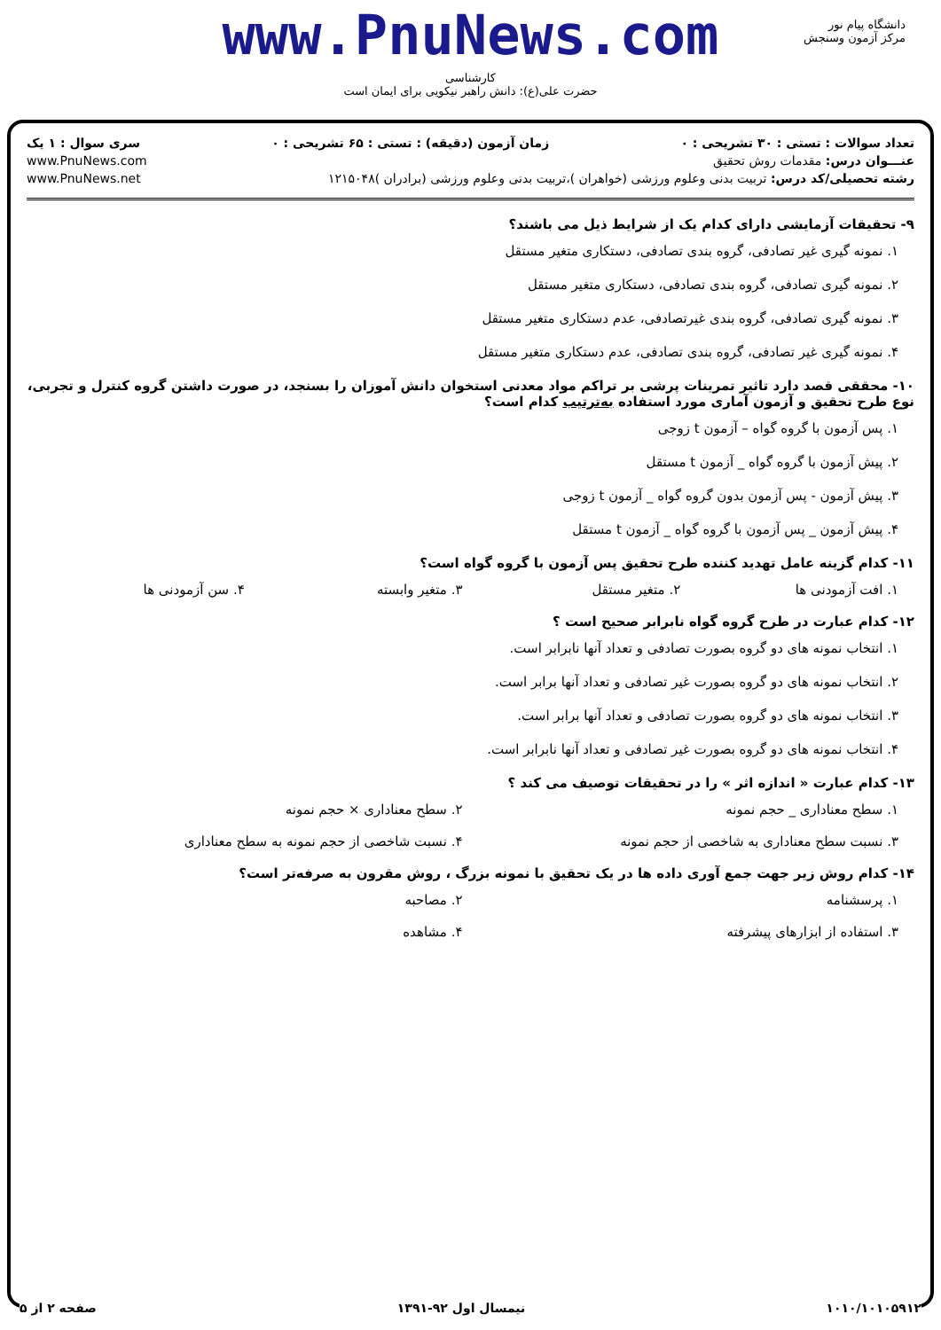دانشگاه پیام نور
مرکز آزمون وسنجش
www.PnuNews.com
کارشناسی
حضرت علی(ع): دانش راهبر نیکویی برای ایمان است
تعداد سوالات : تستی : ۳۰ تشریحی : ۰ زمان آزمون (دقیقه) : تستی : ۶۵ تشریحی : ۰ سری سوال : ۱ یک
عنـــوان درس: مقدمات روش تحقیق www.PnuNews.com
رشته تحصیلی/کد درس: تربیت بدنی وعلوم ورزشی (خواهران )،تربیت بدنی وعلوم ورزشی (برادران )۱۲۱۵۰۴۸ www.PnuNews.net
۹- تحقیقات آزمایشی دارای کدام یک از شرایط ذیل می باشند؟
۱. نمونه گیری غیر تصادفی، گروه بندی تصادفی، دستکاری متغیر مستقل
۲. نمونه گیری تصادفی، گروه بندی تصادفی، دستکاری متغیر مستقل
۳. نمونه گیری تصادفی، گروه بندی غیرتصادفی، عدم دستکاری متغیر مستقل
۴. نمونه گیری غیر تصادفی، گروه بندی تصادفی، عدم دستکاری متغیر مستقل
۱۰- محققی قصد دارد تاثیر تمرینات پرشی بر تراکم مواد معدنی استخوان دانش آموزان را بسنجد، در صورت داشتن گروه کنترل و تجربی، نوع طرح تحقیق و آزمون آماری مورد استفاده به‌ترتیب کدام است؟
۱. پس آزمون با گروه گواه – آزمون t زوجی
۲. پیش آزمون با گروه گواه _ آزمون t مستقل
۳. پیش آزمون - پس آزمون بدون گروه گواه _ آزمون t زوجی
۴. پیش آزمون _ پس آزمون با گروه گواه _ آزمون t مستقل
۱۱- کدام گزینه عامل تهدید کننده طرح تحقیق پس آزمون با گروه گواه است؟
۱. افت آزمودنی ها ۲. متغیر مستقل ۳. متغیر وابسته ۴. سن آزمودنی ها
۱۲- کدام عبارت در طرح گروه گواه نابرابر صحیح است ؟
۱. انتخاب نمونه های دو گروه بصورت تصادفی و تعداد آنها نابرابر است.
۲. انتخاب نمونه های دو گروه بصورت غیر تصادفی و تعداد آنها برابر است.
۳. انتخاب نمونه های دو گروه بصورت تصادفی و تعداد آنها برابر است.
۴. انتخاب نمونه های دو گروه بصورت غیر تصادفی و تعداد آنها نابرابر است.
۱۳- کدام عبارت « اندازه اثر » را در تحقیقات توصیف می کند ؟
۱. سطح معناداری _ حجم نمونه ۲. سطح معناداری × حجم نمونه
۳. نسبت سطح معناداری به شاخصی از حجم نمونه
۴. نسبت شاخصی از حجم نمونه به سطح معناداری
۱۴- کدام روش زیر جهت جمع آوری داده ها در یک تحقیق با نمونه بزرگ ، روش مقرون به صرفه‌تر است؟
۱. پرسشنامه ۲. مصاحبه
۳. استفاده از ابزارهای پیشرفته ۴. مشاهده
۱۰۱۰/۱۰۱۰۵۹۱۲ نیمسال اول ۹۲-۱۳۹۱ صفحه ۲ از ۵